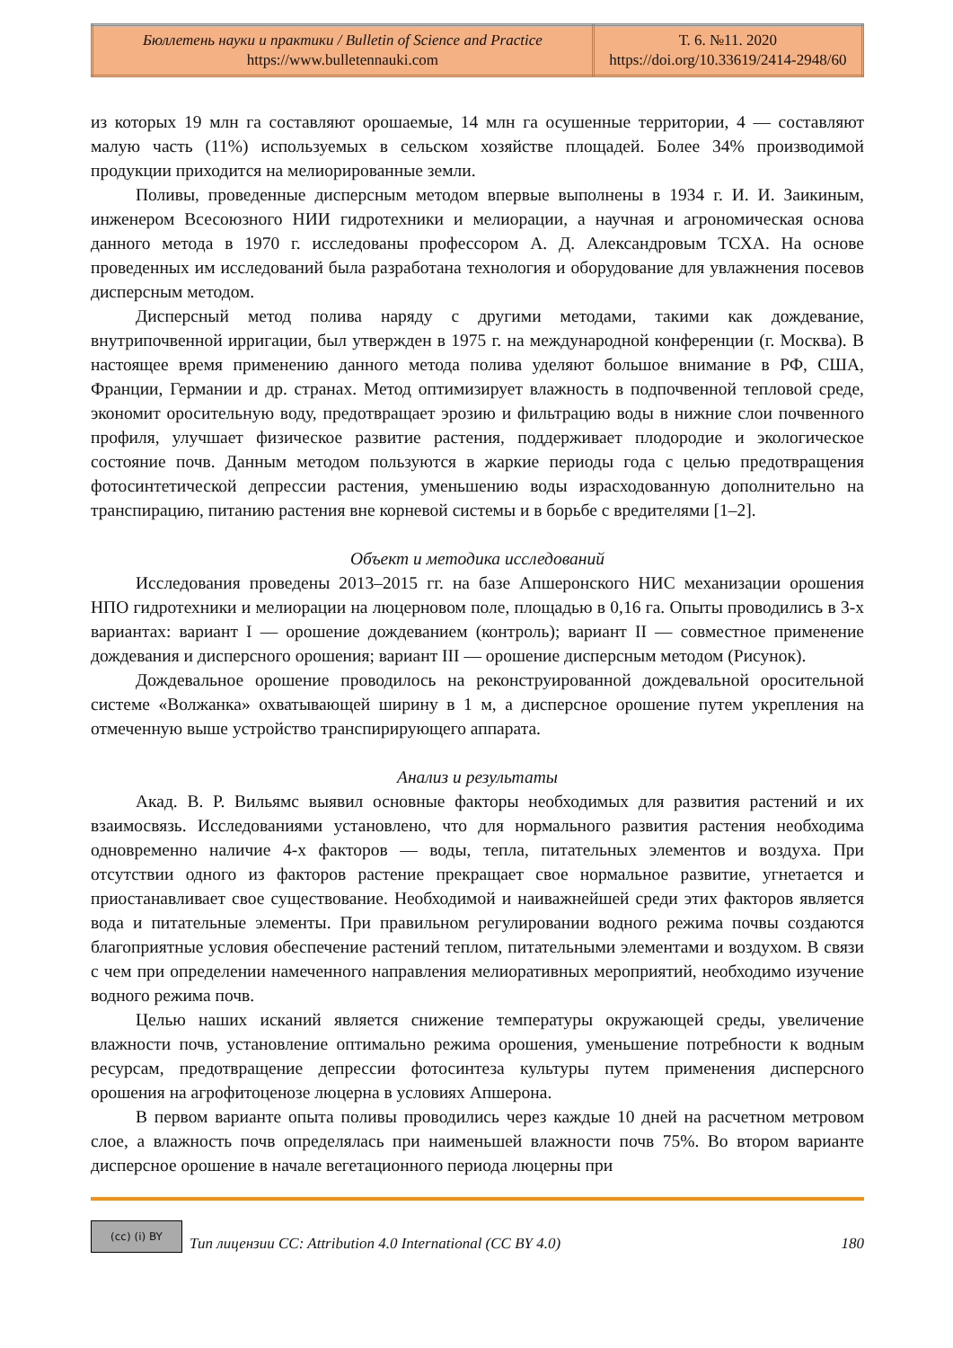| Бюллетень науки и практики / Bulletin of Science and Practice https://www.bulletennauki.com | Т. 6. №11. 2020 https://doi.org/10.33619/2414-2948/60 |
из которых 19 млн га составляют орошаемые, 14 млн га осушенные территории, 4 — составляют малую часть (11%) используемых в сельском хозяйстве площадей. Более 34% производимой продукции приходится на мелиорированные земли.
Поливы, проведенные дисперсным методом впервые выполнены в 1934 г. И. И. Заикиным, инженером Всесоюзного НИИ гидротехники и мелиорации, а научная и агрономическая основа данного метода в 1970 г. исследованы профессором А. Д. Александровым ТСХА. На основе проведенных им исследований была разработана технология и оборудование для увлажнения посевов дисперсным методом.
Дисперсный метод полива наряду с другими методами, такими как дождевание, внутрипочвенной ирригации, был утвержден в 1975 г. на международной конференции (г. Москва). В настоящее время применению данного метода полива уделяют большое внимание в РФ, США, Франции, Германии и др. странах. Метод оптимизирует влажность в подпочвенной тепловой среде, экономит оросительную воду, предотвращает эрозию и фильтрацию воды в нижние слои почвенного профиля, улучшает физическое развитие растения, поддерживает плодородие и экологическое состояние почв. Данным методом пользуются в жаркие периоды года с целью предотвращения фотосинтетической депрессии растения, уменьшению воды израсходованную дополнительно на транспирацию, питанию растения вне корневой системы и в борьбе с вредителями [1–2].
Объект и методика исследований
Исследования проведены 2013–2015 гг. на базе Апшеронского НИС механизации орошения НПО гидротехники и мелиорации на люцерновом поле, площадью в 0,16 га. Опыты проводились в 3-х вариантах: вариант I — орошение дождеванием (контроль); вариант II — совместное применение дождевания и дисперсного орошения; вариант III — орошение дисперсным методом (Рисунок).
Дождевальное орошение проводилось на реконструированной дождевальной оросительной системе «Волжанка» охватывающей ширину в 1 м, а дисперсное орошение путем укрепления на отмеченную выше устройство транспирирующего аппарата.
Анализ и результаты
Акад. В. Р. Вильямс выявил основные факторы необходимых для развития растений и их взаимосвязь. Исследованиями установлено, что для нормального развития растения необходима одновременно наличие 4-х факторов — воды, тепла, питательных элементов и воздуха. При отсутствии одного из факторов растение прекращает свое нормальное развитие, угнетается и приостанавливает свое существование. Необходимой и наиважнейшей среди этих факторов является вода и питательные элементы. При правильном регулировании водного режима почвы создаются благоприятные условия обеспечение растений теплом, питательными элементами и воздухом. В связи с чем при определении намеченного направления мелиоративных мероприятий, необходимо изучение водного режима почв.
Целью наших исканий является снижение температуры окружающей среды, увеличение влажности почв, установление оптимально режима орошения, уменьшение потребности к водным ресурсам, предотвращение депрессии фотосинтеза культуры путем применения дисперсного орошения на агрофитоценозе люцерна в условиях Апшерона.
В первом варианте опыта поливы проводились через каждые 10 дней на расчетном метровом слое, а влажность почв определялась при наименьшей влажности почв 75%. Во втором варианте дисперсное орошение в начале вегетационного периода люцерны при
(cc) (i) BY
Тип лицензии CC: Attribution 4.0 International (CC BY 4.0) 180